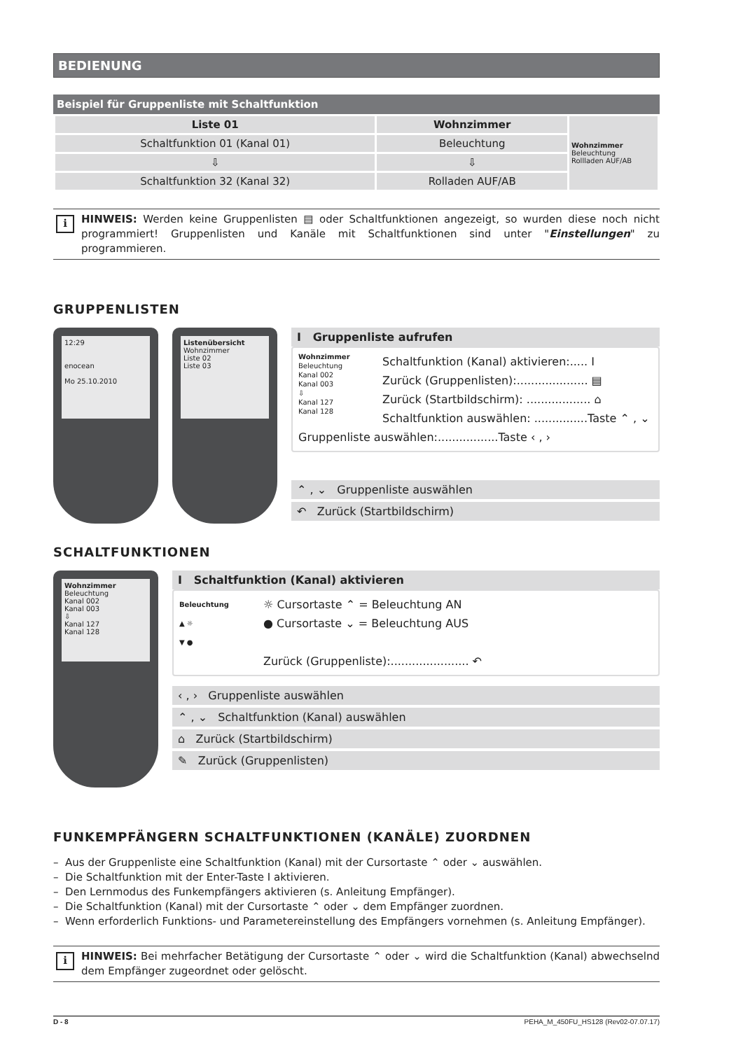BEDIENUNG
Beispiel für Gruppenliste mit Schaltfunktion
| Liste 01 | Wohnzimmer | Wohnzimmer Beleuchtung Rollladen AUF/AB |
| Schaltfunktion 01 (Kanal 01) | Beleuchtung | |
| ⇩ | ⇩ | |
| Schaltfunktion 32 (Kanal 32) | Rolladen AUF/AB | |
i HINWEIS: Werden keine Gruppenlisten ▤ oder Schaltfunktionen angezeigt, so wurden diese noch nicht programmiert! Gruppenlisten und Kanäle mit Schaltfunktionen sind unter "Einstellungen" zu programmieren.
GRUPPENLISTEN
12:29
enocean
Mo 25.10.2010
Listenübersicht
Wohnzimmer
Liste 02
Liste 03
I Gruppenliste aufrufen
Wohnzimmer
Beleuchtung
Kanal 002
Kanal 003
⇩
Kanal 127
Kanal 128
Schaltfunktion (Kanal) aktivieren:..... I
Zurück (Gruppenlisten):.................... ▤
Zurück (Startbildschirm): .................. ⌂
Schaltfunktion auswählen: ...............Taste ⌃ , ⌄
Gruppenliste auswählen:.................Taste ‹ , ›
⌃ , ⌄ Gruppenliste auswählen
↶ Zurück (Startbildschirm)
SCHALTFUNKTIONEN
Wohnzimmer
Beleuchtung
Kanal 002
Kanal 003
⇩
Kanal 127
Kanal 128
I Schaltfunktion (Kanal) aktivieren
Beleuchtung
▲ ☼
▼ ●
☼ Cursortaste ⌃ = Beleuchtung AN
● Cursortaste ⌄ = Beleuchtung AUS
Zurück (Gruppenliste):...................... ↶
‹ , › Gruppenliste auswählen
⌃ , ⌄ Schaltfunktion (Kanal) auswählen
⌂ Zurück (Startbildschirm)
✎ Zurück (Gruppenlisten)
FUNKEMPFÄNGERN SCHALTFUNKTIONEN (KANÄLE) ZUORDNEN
– Aus der Gruppenliste eine Schaltfunktion (Kanal) mit der Cursortaste ⌃ oder ⌄ auswählen.
– Die Schaltfunktion mit der Enter-Taste I aktivieren.
– Den Lernmodus des Funkempfängers aktivieren (s. Anleitung Empfänger).
– Die Schaltfunktion (Kanal) mit der Cursortaste ⌃ oder ⌄ dem Empfänger zuordnen.
– Wenn erforderlich Funktions- und Parametereinstellung des Empfängers vornehmen (s. Anleitung Empfänger).
i HINWEIS: Bei mehrfacher Betätigung der Cursortaste ⌃ oder ⌄ wird die Schaltfunktion (Kanal) abwechselnd dem Empfänger zugeordnet oder gelöscht.
D - 8 PEHA_M_450FU_HS128 (Rev02-07.07.17)